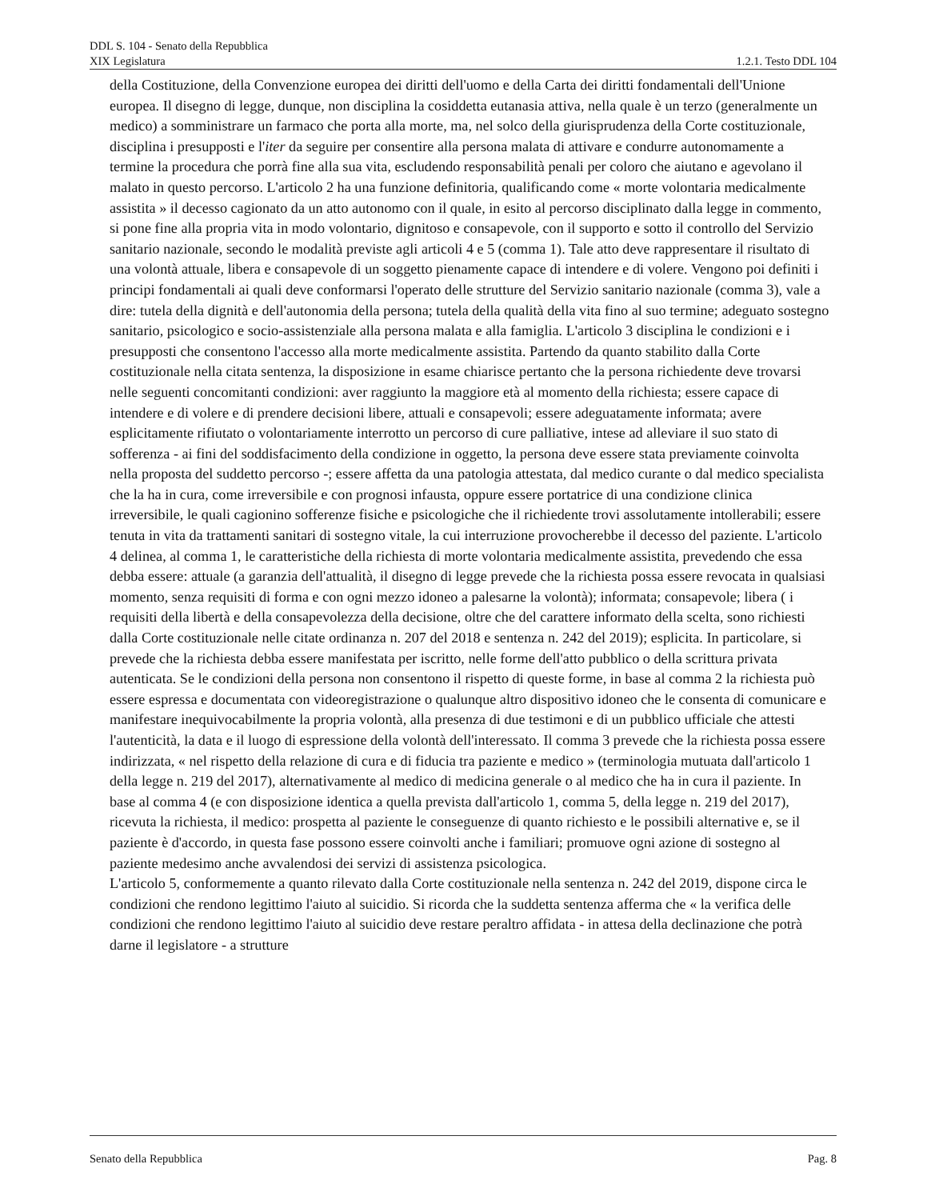DDL S. 104 - Senato della Repubblica
XIX Legislatura 1.2.1. Testo DDL 104
della Costituzione, della Convenzione europea dei diritti dell'uomo e della Carta dei diritti fondamentali dell'Unione europea. Il disegno di legge, dunque, non disciplina la cosiddetta eutanasia attiva, nella quale è un terzo (generalmente un medico) a somministrare un farmaco che porta alla morte, ma, nel solco della giurisprudenza della Corte costituzionale, disciplina i presupposti e l'iter da seguire per consentire alla persona malata di attivare e condurre autonomamente a termine la procedura che porrà fine alla sua vita, escludendo responsabilità penali per coloro che aiutano e agevolano il malato in questo percorso. L'articolo 2 ha una funzione definitoria, qualificando come « morte volontaria medicalmente assistita » il decesso cagionato da un atto autonomo con il quale, in esito al percorso disciplinato dalla legge in commento, si pone fine alla propria vita in modo volontario, dignitoso e consapevole, con il supporto e sotto il controllo del Servizio sanitario nazionale, secondo le modalità previste agli articoli 4 e 5 (comma 1). Tale atto deve rappresentare il risultato di una volontà attuale, libera e consapevole di un soggetto pienamente capace di intendere e di volere. Vengono poi definiti i principi fondamentali ai quali deve conformarsi l'operato delle strutture del Servizio sanitario nazionale (comma 3), vale a dire: tutela della dignità e dell'autonomia della persona; tutela della qualità della vita fino al suo termine; adeguato sostegno sanitario, psicologico e socio-assistenziale alla persona malata e alla famiglia. L'articolo 3 disciplina le condizioni e i presupposti che consentono l'accesso alla morte medicalmente assistita. Partendo da quanto stabilito dalla Corte costituzionale nella citata sentenza, la disposizione in esame chiarisce pertanto che la persona richiedente deve trovarsi nelle seguenti concomitanti condizioni: aver raggiunto la maggiore età al momento della richiesta; essere capace di intendere e di volere e di prendere decisioni libere, attuali e consapevoli; essere adeguatamente informata; avere esplicitamente rifiutato o volontariamente interrotto un percorso di cure palliative, intese ad alleviare il suo stato di sofferenza - ai fini del soddisfacimento della condizione in oggetto, la persona deve essere stata previamente coinvolta nella proposta del suddetto percorso -; essere affetta da una patologia attestata, dal medico curante o dal medico specialista che la ha in cura, come irreversibile e con prognosi infausta, oppure essere portatrice di una condizione clinica irreversibile, le quali cagionino sofferenze fisiche e psicologiche che il richiedente trovi assolutamente intollerabili; essere tenuta in vita da trattamenti sanitari di sostegno vitale, la cui interruzione provocherebbe il decesso del paziente. L'articolo 4 delinea, al comma 1, le caratteristiche della richiesta di morte volontaria medicalmente assistita, prevedendo che essa debba essere: attuale (a garanzia dell'attualità, il disegno di legge prevede che la richiesta possa essere revocata in qualsiasi momento, senza requisiti di forma e con ogni mezzo idoneo a palesarne la volontà); informata; consapevole; libera ( i requisiti della libertà e della consapevolezza della decisione, oltre che del carattere informato della scelta, sono richiesti dalla Corte costituzionale nelle citate ordinanza n. 207 del 2018 e sentenza n. 242 del 2019); esplicita. In particolare, si prevede che la richiesta debba essere manifestata per iscritto, nelle forme dell'atto pubblico o della scrittura privata autenticata. Se le condizioni della persona non consentono il rispetto di queste forme, in base al comma 2 la richiesta può essere espressa e documentata con videoregistrazione o qualunque altro dispositivo idoneo che le consenta di comunicare e manifestare inequivocabilmente la propria volontà, alla presenza di due testimoni e di un pubblico ufficiale che attesti l'autenticità, la data e il luogo di espressione della volontà dell'interessato. Il comma 3 prevede che la richiesta possa essere indirizzata, « nel rispetto della relazione di cura e di fiducia tra paziente e medico » (terminologia mutuata dall'articolo 1 della legge n. 219 del 2017), alternativamente al medico di medicina generale o al medico che ha in cura il paziente. In base al comma 4 (e con disposizione identica a quella prevista dall'articolo 1, comma 5, della legge n. 219 del 2017), ricevuta la richiesta, il medico: prospetta al paziente le conseguenze di quanto richiesto e le possibili alternative e, se il paziente è d'accordo, in questa fase possono essere coinvolti anche i familiari; promuove ogni azione di sostegno al paziente medesimo anche avvalendosi dei servizi di assistenza psicologica.
L'articolo 5, conformemente a quanto rilevato dalla Corte costituzionale nella sentenza n. 242 del 2019, dispone circa le condizioni che rendono legittimo l'aiuto al suicidio. Si ricorda che la suddetta sentenza afferma che « la verifica delle condizioni che rendono legittimo l'aiuto al suicidio deve restare peraltro affidata - in attesa della declinazione che potrà darne il legislatore - a strutture
Senato della Repubblica Pag. 8